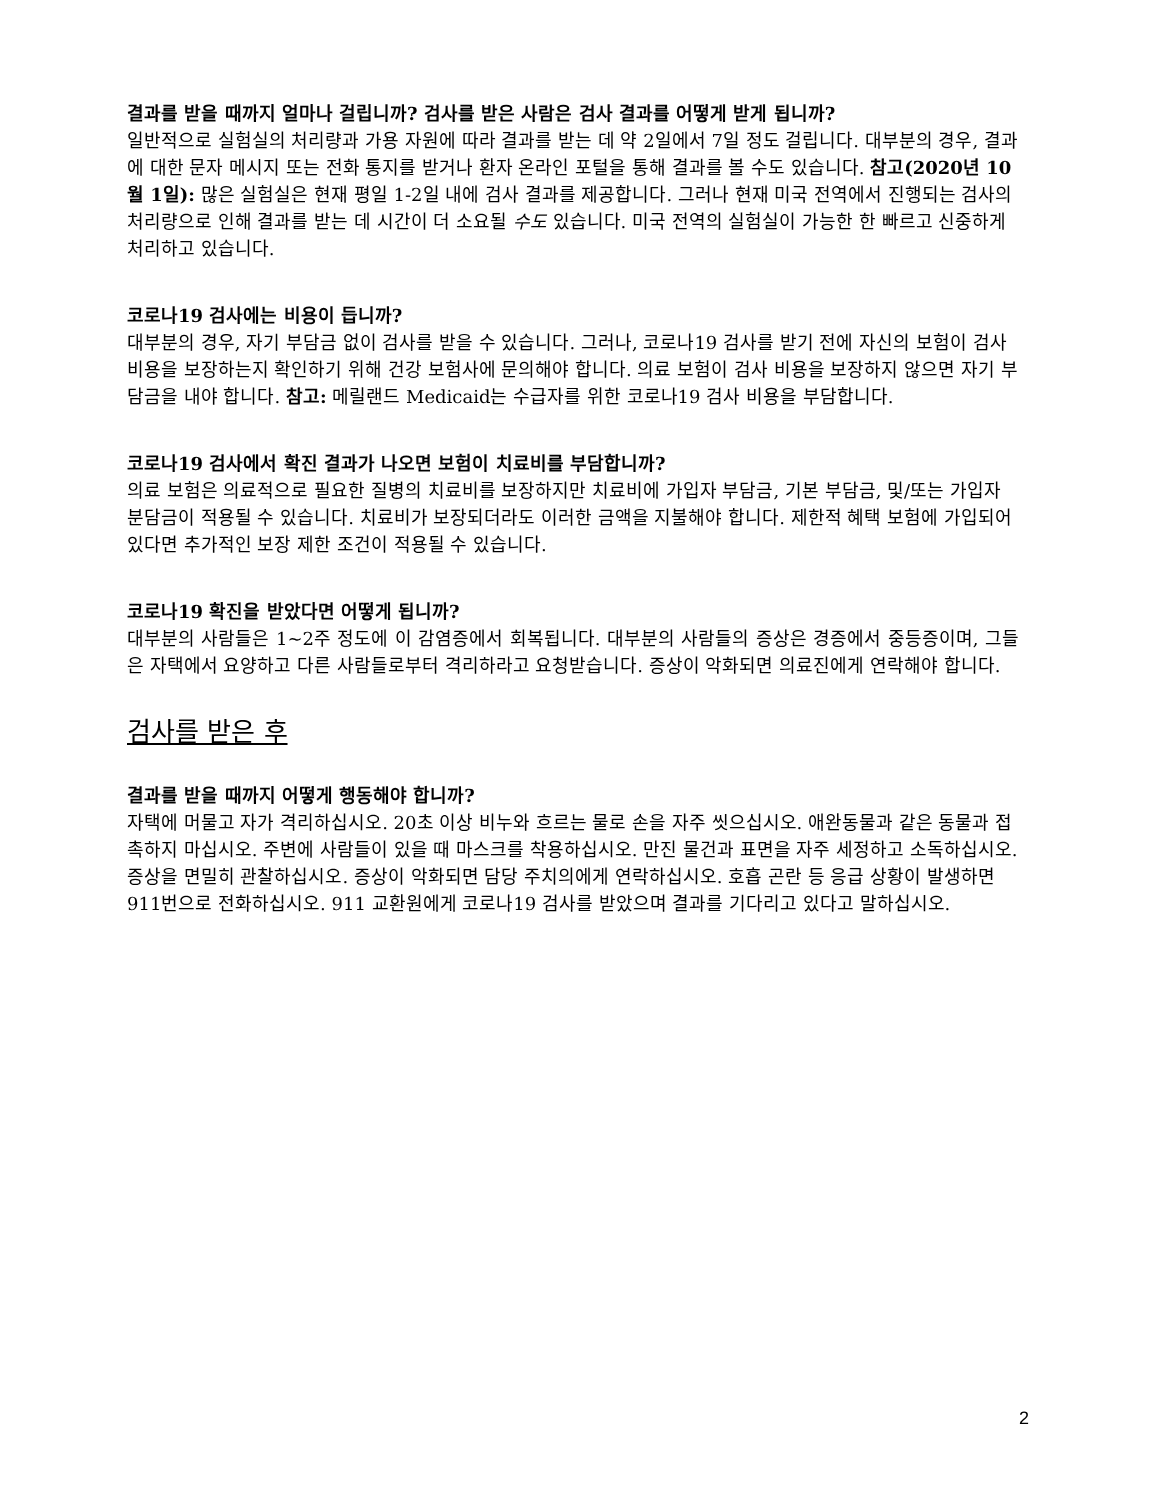결과를 받을 때까지 얼마나 걸립니까? 검사를 받은 사람은 검사 결과를 어떻게 받게 됩니까?
일반적으로 실험실의 처리량과 가용 자원에 따라 결과를 받는 데 약 2일에서 7일 정도 걸립니다. 대부분의 경우, 결과에 대한 문자 메시지 또는 전화 통지를 받거나 환자 온라인 포털을 통해 결과를 볼 수도 있습니다. 참고(2020년 10월 1일): 많은 실험실은 현재 평일 1-2일 내에 검사 결과를 제공합니다. 그러나 현재 미국 전역에서 진행되는 검사의 처리량으로 인해 결과를 받는 데 시간이 더 소요될 수도 있습니다. 미국 전역의 실험실이 가능한 한 빠르고 신중하게 처리하고 있습니다.
코로나19 검사에는 비용이 듭니까?
대부분의 경우, 자기 부담금 없이 검사를 받을 수 있습니다. 그러나, 코로나19 검사를 받기 전에 자신의 보험이 검사 비용을 보장하는지 확인하기 위해 건강 보험사에 문의해야 합니다. 의료 보험이 검사 비용을 보장하지 않으면 자기 부담금을 내야 합니다. 참고: 메릴랜드 Medicaid는 수급자를 위한 코로나19 검사 비용을 부담합니다.
코로나19 검사에서 확진 결과가 나오면 보험이 치료비를 부담합니까?
의료 보험은 의료적으로 필요한 질병의 치료비를 보장하지만 치료비에 가입자 부담금, 기본 부담금, 및/또는 가입자 분담금이 적용될 수 있습니다. 치료비가 보장되더라도 이러한 금액을 지불해야 합니다. 제한적 혜택 보험에 가입되어 있다면 추가적인 보장 제한 조건이 적용될 수 있습니다.
코로나19 확진을 받았다면 어떻게 됩니까?
대부분의 사람들은 1~2주 정도에 이 감염증에서 회복됩니다. 대부분의 사람들의 증상은 경증에서 중등증이며, 그들은 자택에서 요양하고 다른 사람들로부터 격리하라고 요청받습니다. 증상이 악화되면 의료진에게 연락해야 합니다.
검사를 받은 후
결과를 받을 때까지 어떻게 행동해야 합니까?
자택에 머물고 자가 격리하십시오. 20초 이상 비누와 흐르는 물로 손을 자주 씻으십시오. 애완동물과 같은 동물과 접촉하지 마십시오. 주변에 사람들이 있을 때 마스크를 착용하십시오. 만진 물건과 표면을 자주 세정하고 소독하십시오. 증상을 면밀히 관찰하십시오. 증상이 악화되면 담당 주치의에게 연락하십시오. 호흡 곤란 등 응급 상황이 발생하면 911번으로 전화하십시오. 911 교환원에게 코로나19 검사를 받았으며 결과를 기다리고 있다고 말하십시오.
2